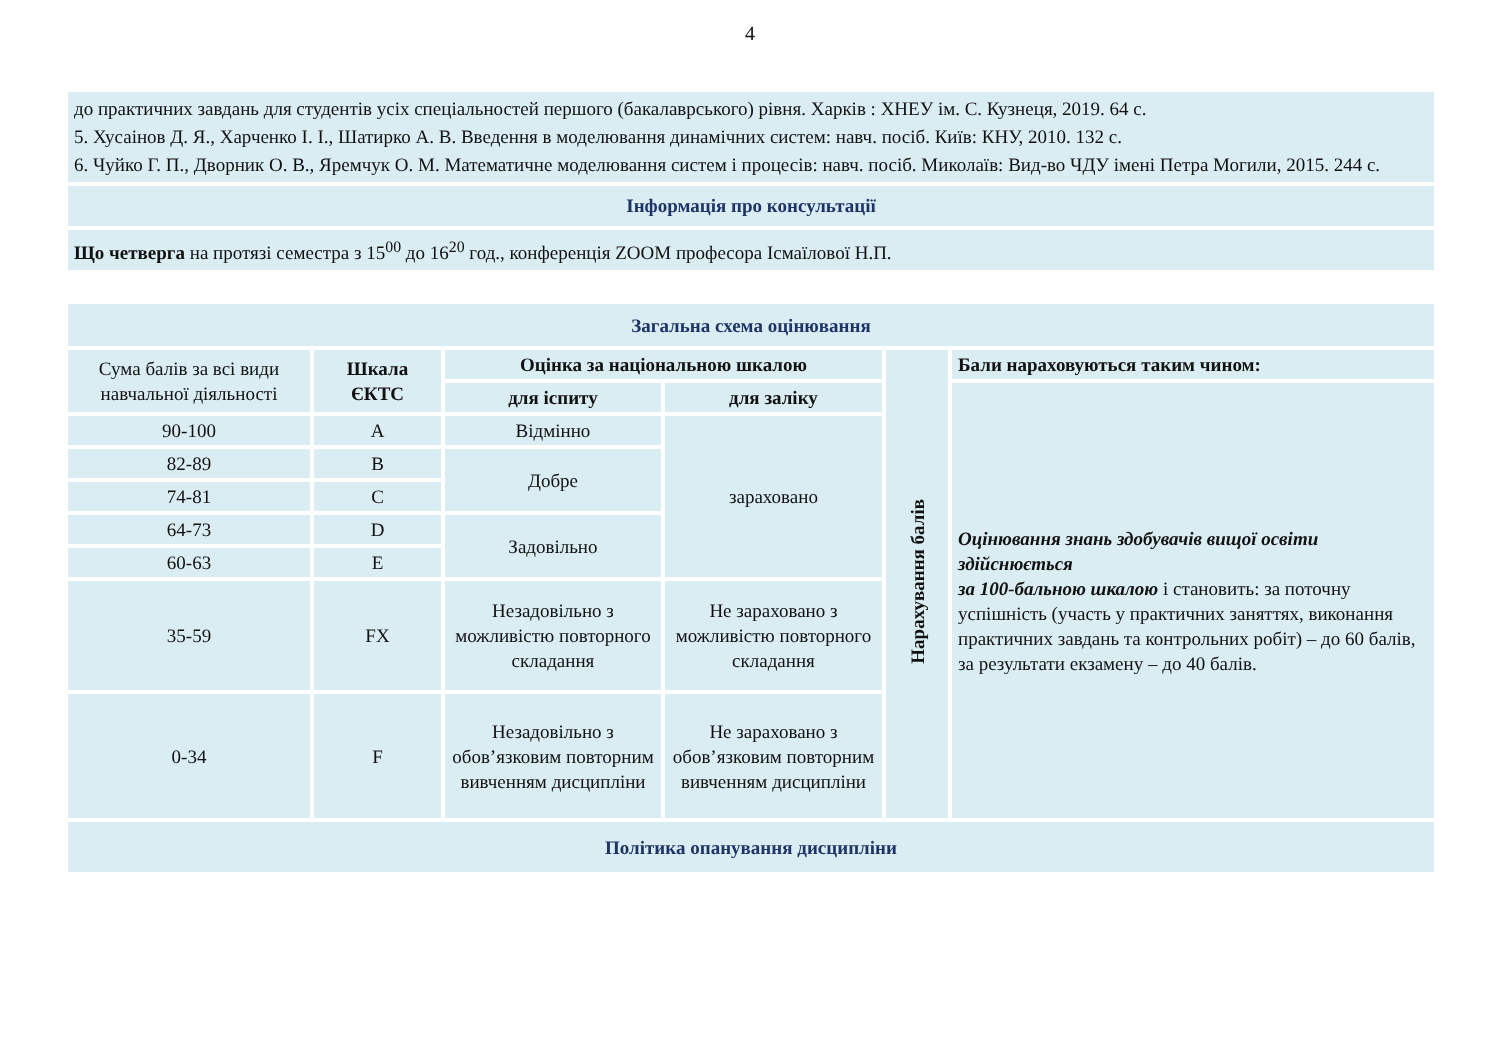4
до практичних завдань для студентів усіх спеціальностей першого (бакалаврського) рівня. Харків : ХНЕУ ім. С. Кузнеця, 2019. 64 с.
5. Хусаінов Д. Я., Харченко І. І., Шатирко А. В. Введення в моделювання динамічних систем: навч. посіб. Київ: КНУ, 2010. 132 с.
6. Чуйко Г. П., Дворник О. В., Яремчук О. М. Математичне моделювання систем і процесів: навч. посіб. Миколаїв: Вид-во ЧДУ імені Петра Могили, 2015. 244 с.
Інформація про консультації
Що четверга на протязі семестра з 15<sup>00</sup> до 16<sup>20</sup> год., конференція ZOOM професора Ісмаїлової Н.П.
| Загальна схема оцінювання | | | | | |
| --- | --- | --- | --- | --- | --- |
| Сума балів за всі види навчальної діяльності | Шкала ЄКТС | Оцінка за національною шкалою | | Нарахування балів | Бали нараховуються таким чином: |
| | | для іспиту | для заліку | | Оцінювання знань здобувачів вищої освіти здійснюється за 100-бальною шкалою і становить: за поточну успішність (участь у практичних заняттях, виконання практичних завдань та контрольних робіт) – до 60 балів, за результати екзамену – до 40 балів. |
| 90-100 | A | Відмінно | зараховано | | |
| 82-89 | B | Добре | | | |
| 74-81 | C | | | | |
| 64-73 | D | Задовільно | | | |
| 60-63 | E | | | | |
| 35-59 | FX | Незадовільно з можливістю повторного складання | Не зараховано з можливістю повторного складання | | |
| 0-34 | F | Незадовільно з обов’язковим повторним вивченням дисципліни | Не зараховано з обов’язковим повторним вивченням дисципліни | | |
| Політика опанування дисципліни | | | | | |